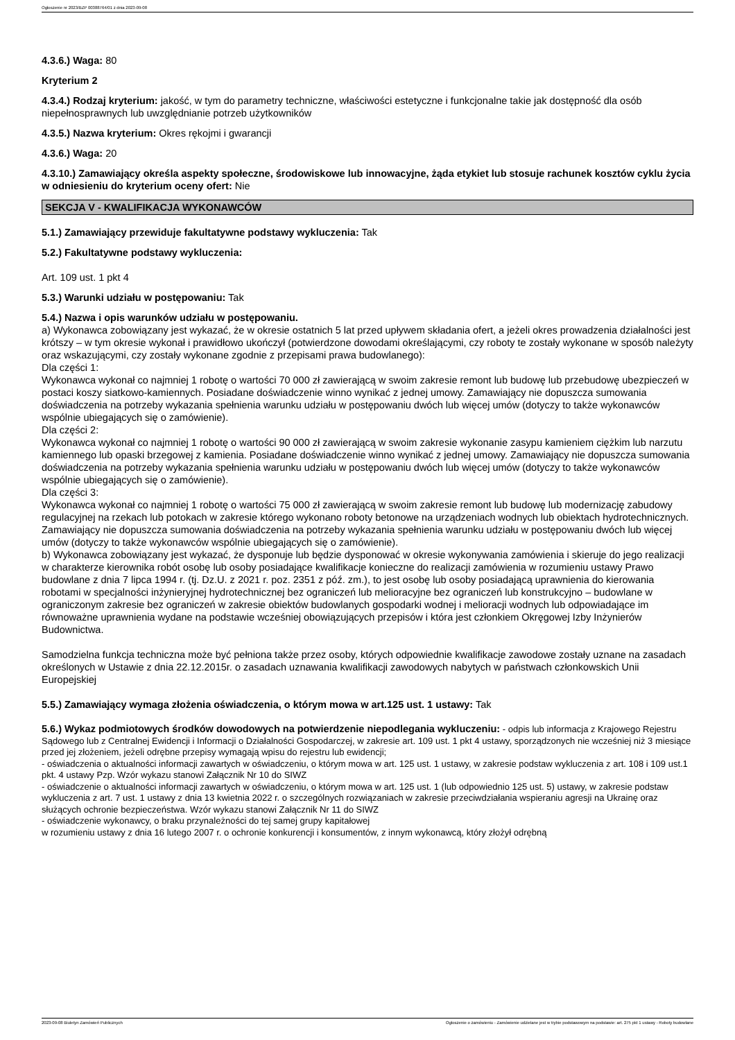Ogłoszenie nr 2023/BZP 00388764/01 z dnia 2023-09-08
4.3.6.) Waga: 80
Kryterium 2
4.3.4.) Rodzaj kryterium: jakość, w tym do parametry techniczne, właściwości estetyczne i funkcjonalne takie jak dostępność dla osób niepełnosprawnych lub uwzględnianie potrzeb użytkowników
4.3.5.) Nazwa kryterium: Okres rękojmi i gwarancji
4.3.6.) Waga: 20
4.3.10.) Zamawiający określa aspekty społeczne, środowiskowe lub innowacyjne, żąda etykiet lub stosuje rachunek kosztów cyklu życia w odniesieniu do kryterium oceny ofert: Nie
SEKCJA V - KWALIFIKACJA WYKONAWCÓW
5.1.) Zamawiający przewiduje fakultatywne podstawy wykluczenia: Tak
5.2.) Fakultatywne podstawy wykluczenia:
Art. 109 ust. 1 pkt 4
5.3.) Warunki udziału w postępowaniu: Tak
5.4.) Nazwa i opis warunków udziału w postępowaniu.
a) Wykonawca zobowiązany jest wykazać, że w okresie ostatnich 5 lat przed upływem składania ofert, a jeżeli okres prowadzenia działalności jest krótszy – w tym okresie wykonał i prawidłowo ukończył (potwierdzone dowodami określającymi, czy roboty te zostały wykonane w sposób należyty oraz wskazującymi, czy zostały wykonane zgodnie z przepisami prawa budowlanego):
Dla części 1:
Wykonawca wykonał co najmniej 1 robotę o wartości 70 000 zł zawierającą w swoim zakresie remont lub budowę lub przebudowę ubezpieczeń w postaci koszy siatkowo-kamiennych. Posiadane doświadczenie winno wynikać z jednej umowy. Zamawiający nie dopuszcza sumowania doświadczenia na potrzeby wykazania spełnienia warunku udziału w postępowaniu dwóch lub więcej umów (dotyczy to także wykonawców wspólnie ubiegających się o zamówienie).
Dla części 2:
Wykonawca wykonał co najmniej 1 robotę o wartości 90 000 zł zawierającą w swoim zakresie wykonanie zasypu kamieniem ciężkim lub narzutu kamiennego lub opaski brzegowej z kamienia. Posiadane doświadczenie winno wynikać z jednej umowy. Zamawiający nie dopuszcza sumowania doświadczenia na potrzeby wykazania spełnienia warunku udziału w postępowaniu dwóch lub więcej umów (dotyczy to także wykonawców wspólnie ubiegających się o zamówienie).
Dla części 3:
Wykonawca wykonał co najmniej 1 robotę o wartości 75 000 zł zawierającą w swoim zakresie remont lub budowę lub modernizację zabudowy regulacyjnej na rzekach lub potokach w zakresie którego wykonano roboty betonowe na urządzeniach wodnych lub obiektach hydrotechnicznych. Zamawiający nie dopuszcza sumowania doświadczenia na potrzeby wykazania spełnienia warunku udziału w postępowaniu dwóch lub więcej umów (dotyczy to także wykonawców wspólnie ubiegających się o zamówienie).
b) Wykonawca zobowiązany jest wykazać, że dysponuje lub będzie dysponować w okresie wykonywania zamówienia i skieruje do jego realizacji w charakterze kierownika robót osobę lub osoby posiadające kwalifikacje konieczne do realizacji zamówienia w rozumieniu ustawy Prawo budowlane z dnia 7 lipca 1994 r. (tj. Dz.U. z 2021 r. poz. 2351 z póź. zm.), to jest osobę lub osoby posiadającą uprawnienia do kierowania robotami w specjalności inżynieryjnej hydrotechnicznej bez ograniczeń lub melioracyjne bez ograniczeń lub konstrukcyjno – budowlane w ograniczonym zakresie bez ograniczeń w zakresie obiektów budowlanych gospodarki wodnej i melioracji wodnych lub odpowiadające im równoważne uprawnienia wydane na podstawie wcześniej obowiązujących przepisów i która jest członkiem Okręgowej Izby Inżynierów Budownictwa.
Samodzielna funkcja techniczna może być pełniona także przez osoby, których odpowiednie kwalifikacje zawodowe zostały uznane na zasadach określonych w Ustawie z dnia 22.12.2015r. o zasadach uznawania kwalifikacji zawodowych nabytych w państwach członkowskich Unii Europejskiej
5.5.) Zamawiający wymaga złożenia oświadczenia, o którym mowa w art.125 ust. 1 ustawy: Tak
5.6.) Wykaz podmiotowych środków dowodowych na potwierdzenie niepodlegania wykluczeniu: - odpis lub informacja z Krajowego Rejestru Sądowego lub z Centralnej Ewidencji i Informacji o Działalności Gospodarczej, w zakresie art. 109 ust. 1 pkt 4 ustawy, sporządzonych nie wcześniej niż 3 miesiące przed jej złożeniem, jeżeli odrębne przepisy wymagają wpisu do rejestru lub ewidencji;
- oświadczenia o aktualności informacji zawartych w oświadczeniu, o którym mowa w art. 125 ust. 1 ustawy, w zakresie podstaw wykluczenia z art. 108 i 109 ust.1 pkt. 4 ustawy Pzp. Wzór wykazu stanowi Załącznik Nr 10 do SIWZ
- oświadczenie o aktualności informacji zawartych w oświadczeniu, o którym mowa w art. 125 ust. 1 (lub odpowiednio 125 ust. 5) ustawy, w zakresie podstaw wykluczenia z art. 7 ust. 1 ustawy z dnia 13 kwietnia 2022 r. o szczególnych rozwiązaniach w zakresie przeciwdziałania wspieraniu agresji na Ukrainę oraz służących ochronie bezpieczeństwa. Wzór wykazu stanowi Załącznik Nr 11 do SIWZ
- oświadczenie wykonawcy, o braku przynależności do tej samej grupy kapitałowej
w rozumieniu ustawy z dnia 16 lutego 2007 r. o ochronie konkurencji i konsumentów, z innym wykonawcą, który złożył odrębną
2023-09-08 Biuletyn Zamówień Publicznych Ogłoszenie o zamówieniu - Zamówienie udzielane jest w trybie podstawowym na podstawie: art. 275 pkt 1 ustawy - Roboty budowlane